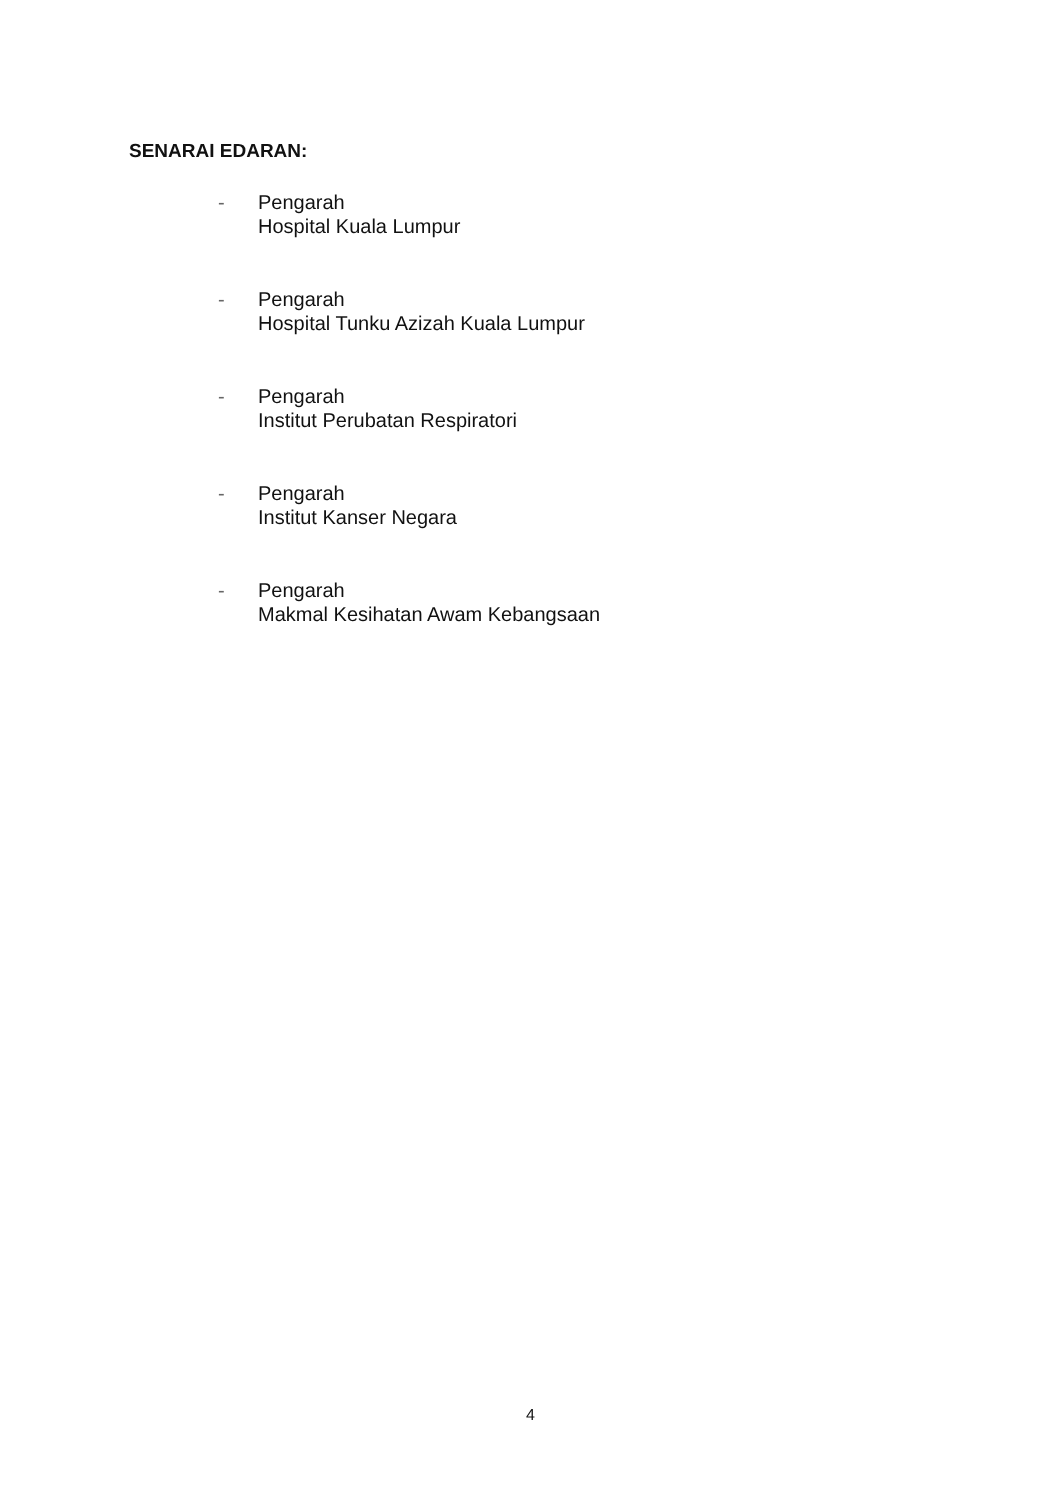SENARAI EDARAN:
- Pengarah
Hospital Kuala Lumpur
- Pengarah
Hospital Tunku Azizah Kuala Lumpur
- Pengarah
Institut Perubatan Respiratori
- Pengarah
Institut Kanser Negara
- Pengarah
Makmal Kesihatan Awam Kebangsaan
4